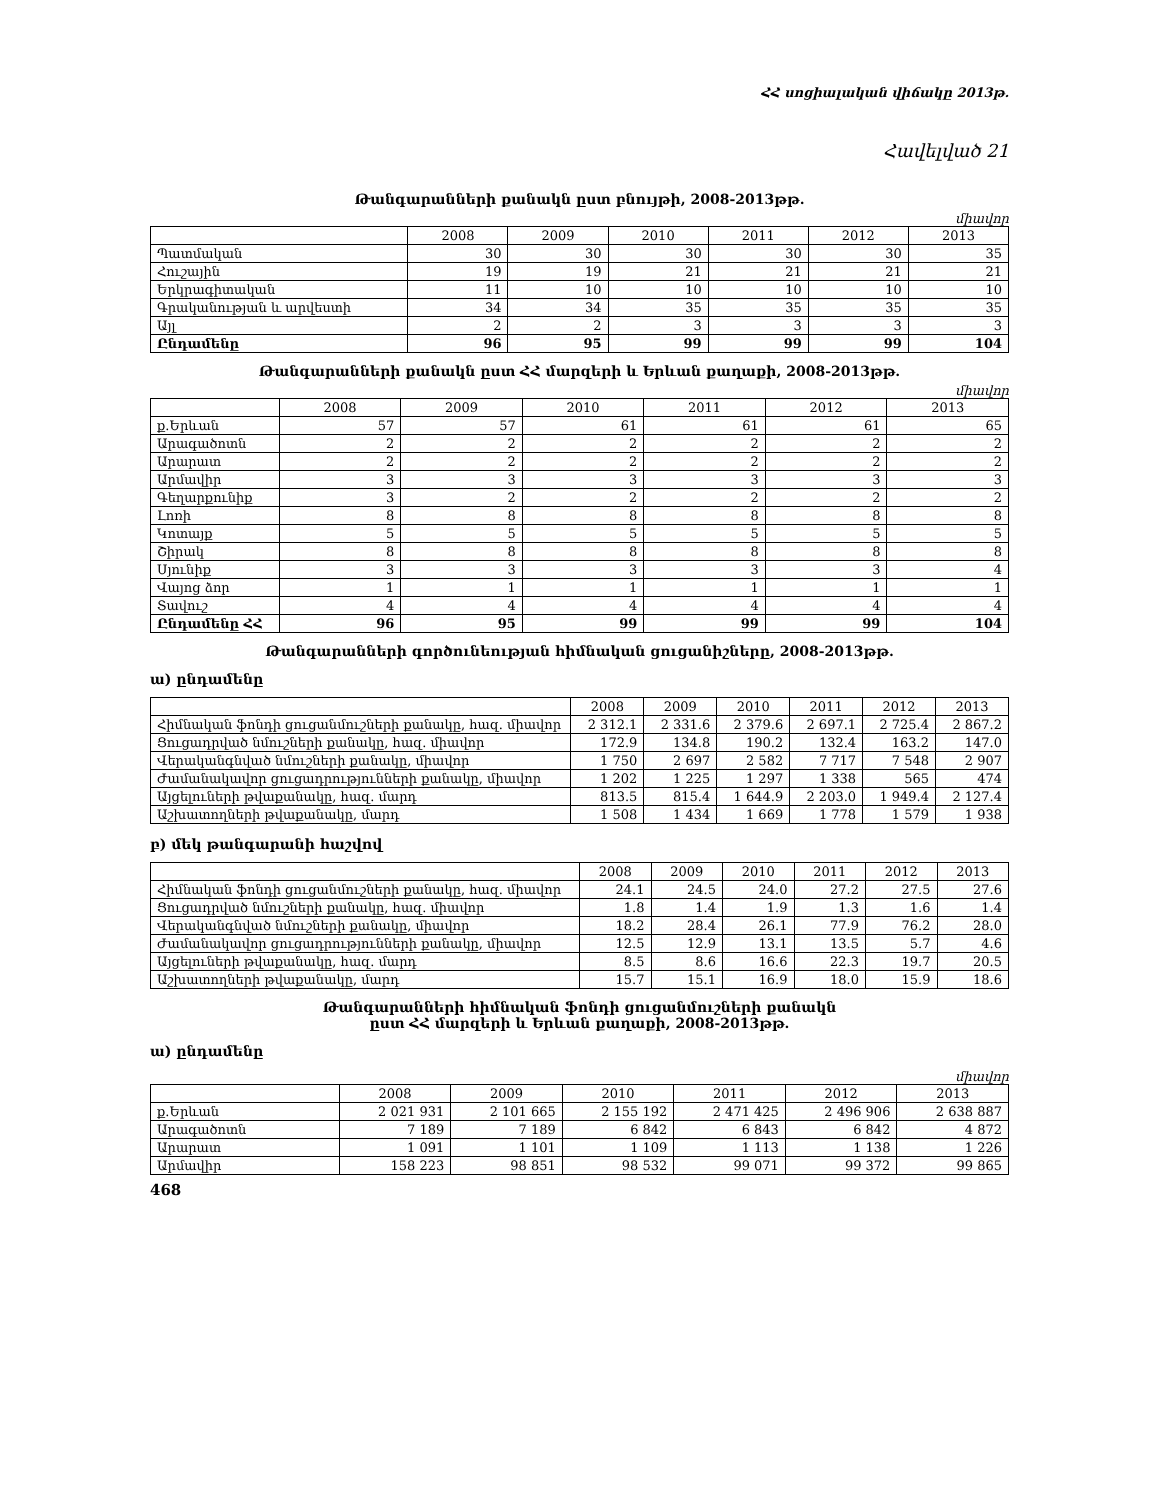ՀՀ սոցիալական վիճակը 2013թ.
Հավելված 21
Թանգարանների քանակն ըստ բնույթի, 2008-2013թթ.
միավոր
| | 2008 | 2009 | 2010 | 2011 | 2012 | 2013 |
| --- | --- | --- | --- | --- | --- | --- |
| Պատմական | 30 | 30 | 30 | 30 | 30 | 35 |
| Հուշային | 19 | 19 | 21 | 21 | 21 | 21 |
| Երկրագիտական | 11 | 10 | 10 | 10 | 10 | 10 |
| Գրականության և արվեստի | 34 | 34 | 35 | 35 | 35 | 35 |
| Այլ | 2 | 2 | 3 | 3 | 3 | 3 |
| Ընդամենը | 96 | 95 | 99 | 99 | 99 | 104 |
Թանգարանների քանակն ըստ ՀՀ մարզերի և Երևան քաղաքի, 2008-2013թթ.
միավոր
| | 2008 | 2009 | 2010 | 2011 | 2012 | 2013 |
| --- | --- | --- | --- | --- | --- | --- |
| ք.Երևան | 57 | 57 | 61 | 61 | 61 | 65 |
| Արագածոտն | 2 | 2 | 2 | 2 | 2 | 2 |
| Արարատ | 2 | 2 | 2 | 2 | 2 | 2 |
| Արմավիր | 3 | 3 | 3 | 3 | 3 | 3 |
| Գեղարքունիք | 3 | 2 | 2 | 2 | 2 | 2 |
| Լոռի | 8 | 8 | 8 | 8 | 8 | 8 |
| Կոտայք | 5 | 5 | 5 | 5 | 5 | 5 |
| Շիրակ | 8 | 8 | 8 | 8 | 8 | 8 |
| Սյունիք | 3 | 3 | 3 | 3 | 3 | 4 |
| Վայոց ձոր | 1 | 1 | 1 | 1 | 1 | 1 |
| Տավուշ | 4 | 4 | 4 | 4 | 4 | 4 |
| Ընդամենը ՀՀ | 96 | 95 | 99 | 99 | 99 | 104 |
Թանգարանների գործունեության հիմնական ցուցանիշները, 2008-2013թթ.
ա) ընդամենը
| | 2008 | 2009 | 2010 | 2011 | 2012 | 2013 |
| --- | --- | --- | --- | --- | --- | --- |
| Հիմնական ֆոնդի ցուցանմուշների քանակը, հազ. միավոր | 2 312.1 | 2 331.6 | 2 379.6 | 2 697.1 | 2 725.4 | 2 867.2 |
| Ցուցադրված նմուշների քանակը, հազ. միավոր | 172.9 | 134.8 | 190.2 | 132.4 | 163.2 | 147.0 |
| Վերականգնված նմուշների քանակը, միավոր | 1 750 | 2 697 | 2 582 | 7 717 | 7 548 | 2 907 |
| Ժամանակավոր ցուցադրությունների քանակը, միավոր | 1 202 | 1 225 | 1 297 | 1 338 | 565 | 474 |
| Այցելուների թվաքանակը, հազ. մարդ | 813.5 | 815.4 | 1 644.9 | 2 203.0 | 1 949.4 | 2 127.4 |
| Աշխատողների թվաքանակը, մարդ | 1 508 | 1 434 | 1 669 | 1 778 | 1 579 | 1 938 |
բ) մեկ թանգարանի հաշվով
| | 2008 | 2009 | 2010 | 2011 | 2012 | 2013 |
| --- | --- | --- | --- | --- | --- | --- |
| Հիմնական ֆոնդի ցուցանմուշների քանակը, հազ. միավոր | 24.1 | 24.5 | 24.0 | 27.2 | 27.5 | 27.6 |
| Ցուցադրված նմուշների քանակը, հազ. միավոր | 1.8 | 1.4 | 1.9 | 1.3 | 1.6 | 1.4 |
| Վերականգնված նմուշների քանակը, միավոր | 18.2 | 28.4 | 26.1 | 77.9 | 76.2 | 28.0 |
| Ժամանակավոր ցուցադրությունների քանակը, միավոր | 12.5 | 12.9 | 13.1 | 13.5 | 5.7 | 4.6 |
| Այցելուների թվաքանակը, հազ. մարդ | 8.5 | 8.6 | 16.6 | 22.3 | 19.7 | 20.5 |
| Աշխատողների թվաքանակը, մարդ | 15.7 | 15.1 | 16.9 | 18.0 | 15.9 | 18.6 |
Թանգարանների հիմնական ֆոնդի ցուցանմուշների քանակն
ըստ ՀՀ մարզերի և Երևան քաղաքի, 2008-2013թթ.
ա) ընդամենը
միավոր
| | 2008 | 2009 | 2010 | 2011 | 2012 | 2013 |
| --- | --- | --- | --- | --- | --- | --- |
| ք.Երևան | 2 021 931 | 2 101 665 | 2 155 192 | 2 471 425 | 2 496 906 | 2 638 887 |
| Արագածոտն | 7 189 | 7 189 | 6 842 | 6 843 | 6 842 | 4 872 |
| Արարատ | 1 091 | 1 101 | 1 109 | 1 113 | 1 138 | 1 226 |
| Արմավիր | 158 223 | 98 851 | 98 532 | 99 071 | 99 372 | 99 865 |
468